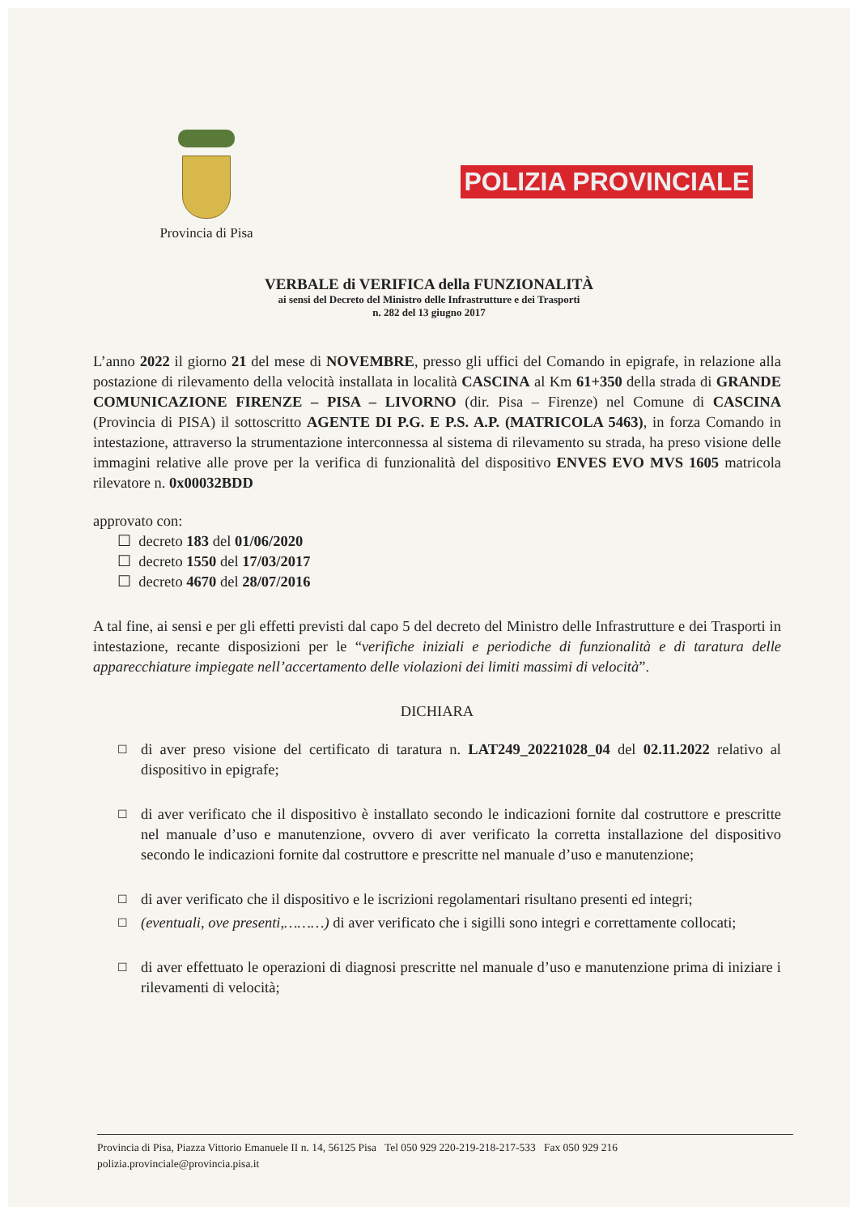Provincia di Pisa
POLIZIA PROVINCIALE
VERBALE di VERIFICA della FUNZIONALITÀ
ai sensi del Decreto del Ministro delle Infrastrutture e dei Trasporti
n. 282 del 13 giugno 2017
L’anno 2022 il giorno 21 del mese di NOVEMBRE, presso gli uffici del Comando in epigrafe, in relazione alla postazione di rilevamento della velocità installata in località CASCINA al Km 61+350 della strada di GRANDE COMUNICAZIONE FIRENZE – PISA – LIVORNO (dir. Pisa – Firenze) nel Comune di CASCINA (Provincia di PISA) il sottoscritto AGENTE DI P.G. E P.S. A.P. (MATRICOLA 5463), in forza Comando in intestazione, attraverso la strumentazione interconnessa al sistema di rilevamento su strada, ha preso visione delle immagini relative alle prove per la verifica di funzionalità del dispositivo ENVES EVO MVS 1605 matricola rilevatore n. 0x00032BDD
approvato con:
☐ decreto 183 del 01/06/2020
☐ decreto 1550 del 17/03/2017
☐ decreto 4670 del 28/07/2016
A tal fine, ai sensi e per gli effetti previsti dal capo 5 del decreto del Ministro delle Infrastrutture e dei Trasporti in intestazione, recante disposizioni per le “verifiche iniziali e periodiche di funzionalità e di taratura delle apparecchiature impiegate nell’accertamento delle violazioni dei limiti massimi di velocità”.
DICHIARA
☐ di aver preso visione del certificato di taratura n. LAT249_20221028_04 del 02.11.2022 relativo al dispositivo in epigrafe;
☐ di aver verificato che il dispositivo è installato secondo le indicazioni fornite dal costruttore e prescritte nel manuale d’uso e manutenzione, ovvero di aver verificato la corretta installazione del dispositivo secondo le indicazioni fornite dal costruttore e prescritte nel manuale d’uso e manutenzione;
☐ di aver verificato che il dispositivo e le iscrizioni regolamentari risultano presenti ed integri;
☐ (eventuali, ove presenti,………) di aver verificato che i sigilli sono integri e correttamente collocati;
☐ di aver effettuato le operazioni di diagnosi prescritte nel manuale d’uso e manutenzione prima di iniziare i rilevamenti di velocità;
Provincia di Pisa, Piazza Vittorio Emanuele II n. 14, 56125 Pisa Tel 050 929 220-219-218-217-533 Fax 050 929 216
polizia.provinciale@provincia.pisa.it